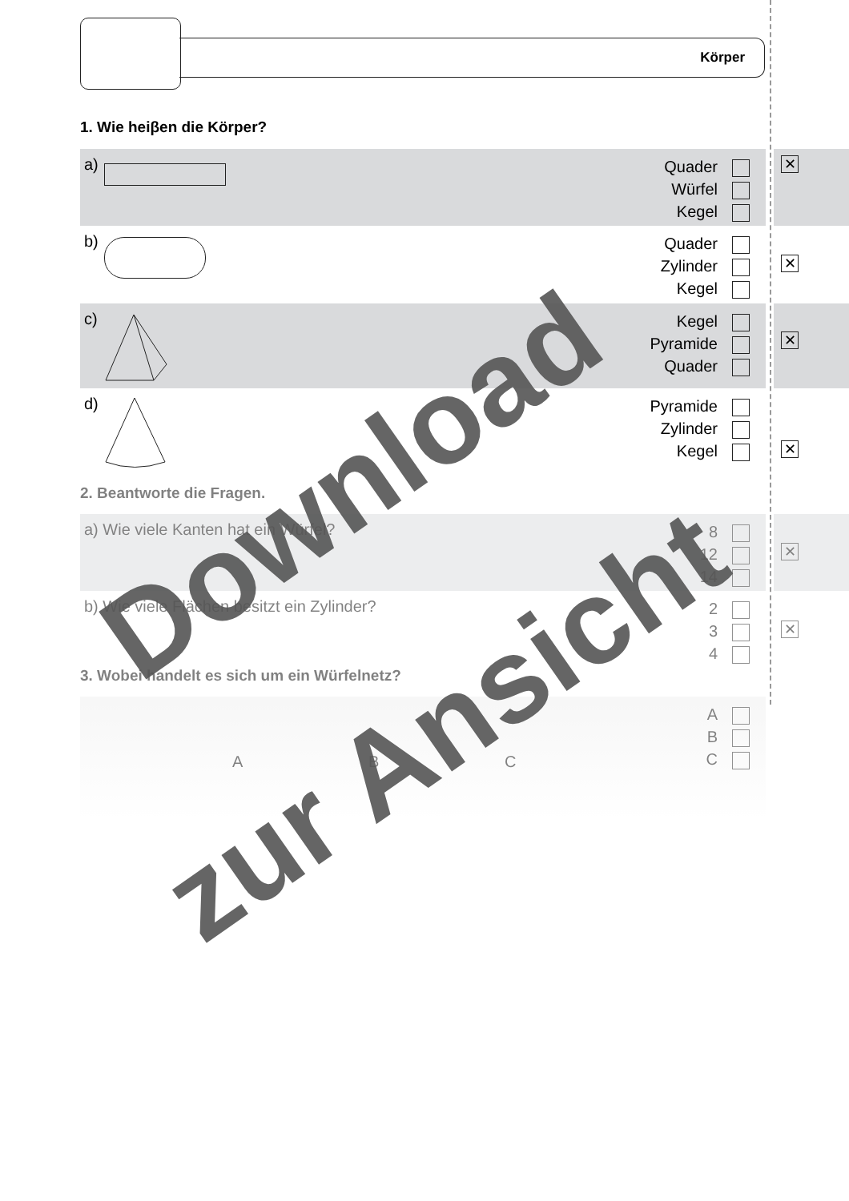Körper
1. Wie heiβen die Körper?
a)
Quader
Würfel
Kegel
✕
b)
Quader
Zylinder
Kegel
✕
c)
Kegel
Pyramide
Quader
✕
d)
Pyramide
Zylinder
Kegel
✕
2. Beantworte die Fragen.
a) Wie viele Kanten hat ein Würfel?
8
12
14
✕
b) Wie viele Flächen besitzt ein Zylinder?
2
3
4
✕
3. Wobei handelt es sich um ein Würfelnetz?
A B C
A
B
C
Download
zur Ansicht